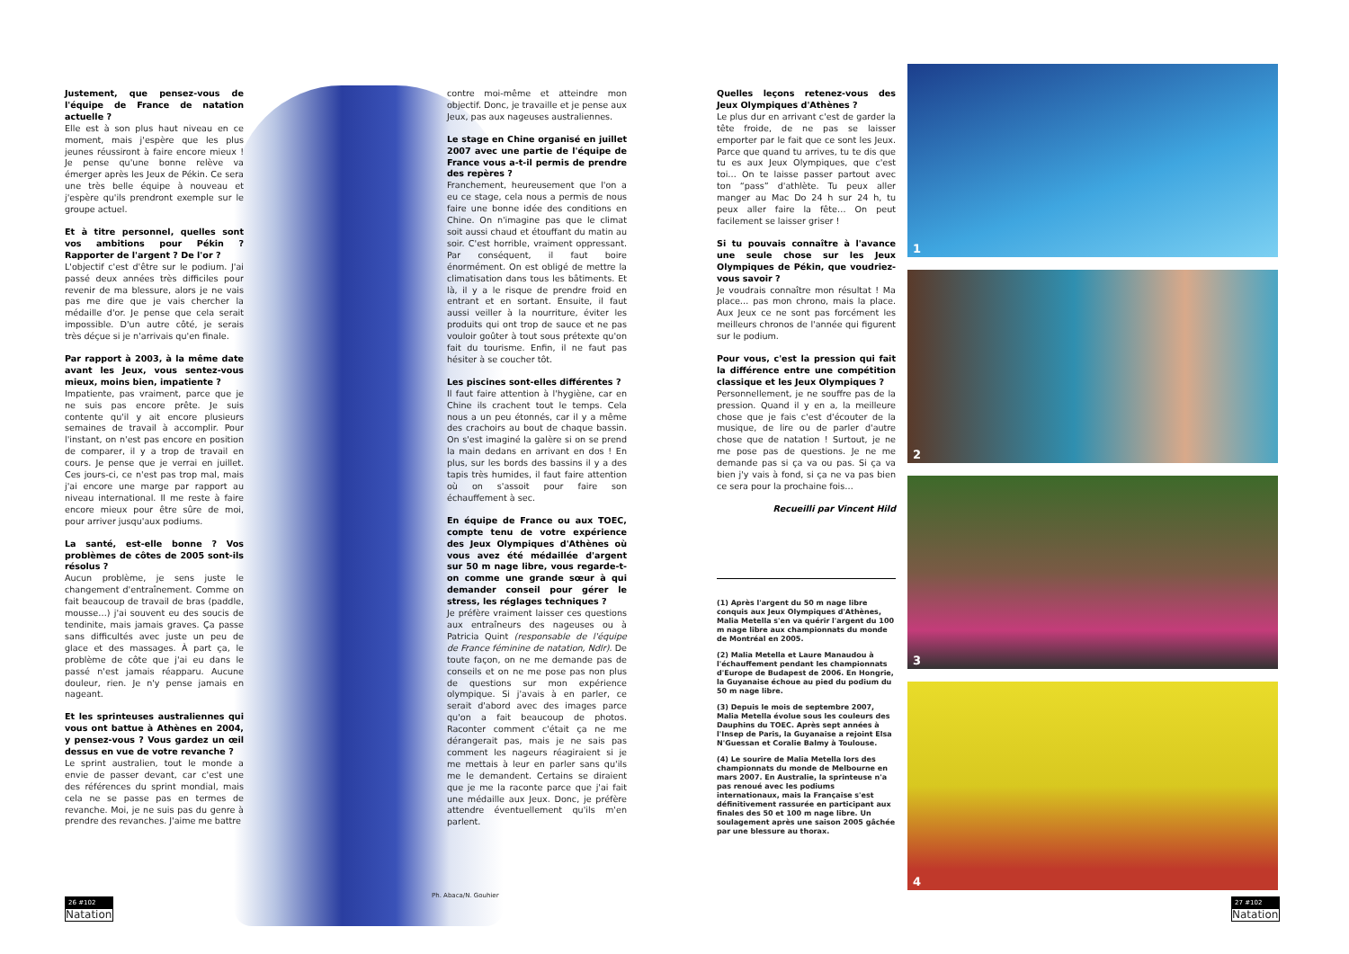Justement, que pensez-vous de l'équipe de France de natation actuelle ?
Elle est à son plus haut niveau en ce moment, mais j'espère que les plus jeunes réussiront à faire encore mieux ! Je pense qu'une bonne relève va émerger après les Jeux de Pékin. Ce sera une très belle équipe à nouveau et j'espère qu'ils prendront exemple sur le groupe actuel.
Et à titre personnel, quelles sont vos ambitions pour Pékin ? Rapporter de l'argent ? De l'or ?
L'objectif c'est d'être sur le podium. J'ai passé deux années très difficiles pour revenir de ma blessure, alors je ne vais pas me dire que je vais chercher la médaille d'or. Je pense que cela serait impossible. D'un autre côté, je serais très déçue si je n'arrivais qu'en finale.
Par rapport à 2003, à la même date avant les Jeux, vous sentez-vous mieux, moins bien, impatiente ?
Impatiente, pas vraiment, parce que je ne suis pas encore prête. Je suis contente qu'il y ait encore plusieurs semaines de travail à accomplir. Pour l'instant, on n'est pas encore en position de comparer, il y a trop de travail en cours. Je pense que je verrai en juillet. Ces jours-ci, ce n'est pas trop mal, mais j'ai encore une marge par rapport au niveau international. Il me reste à faire encore mieux pour être sûre de moi, pour arriver jusqu'aux podiums.
La santé, est-elle bonne ? Vos problèmes de côtes de 2005 sont-ils résolus ?
Aucun problème, je sens juste le changement d'entraînement. Comme on fait beaucoup de travail de bras (paddle, mousse…) j'ai souvent eu des soucis de tendinite, mais jamais graves. Ça passe sans difficultés avec juste un peu de glace et des massages. À part ça, le problème de côte que j'ai eu dans le passé n'est jamais réapparu. Aucune douleur, rien. Je n'y pense jamais en nageant.
Et les sprinteuses australiennes qui vous ont battue à Athènes en 2004, y pensez-vous ? Vous gardez un œil dessus en vue de votre revanche ?
Le sprint australien, tout le monde a envie de passer devant, car c'est une des références du sprint mondial, mais cela ne se passe pas en termes de revanche. Moi, je ne suis pas du genre à prendre des revanches. J'aime me battre
contre moi-même et atteindre mon objectif. Donc, je travaille et je pense aux Jeux, pas aux nageuses australiennes.
Le stage en Chine organisé en juillet 2007 avec une partie de l'équipe de France vous a-t-il permis de prendre des repères ?
Franchement, heureusement que l'on a eu ce stage, cela nous a permis de nous faire une bonne idée des conditions en Chine. On n'imagine pas que le climat soit aussi chaud et étouffant du matin au soir. C'est horrible, vraiment oppressant. Par conséquent, il faut boire énormément. On est obligé de mettre la climatisation dans tous les bâtiments. Et là, il y a le risque de prendre froid en entrant et en sortant. Ensuite, il faut aussi veiller à la nourriture, éviter les produits qui ont trop de sauce et ne pas vouloir goûter à tout sous prétexte qu'on fait du tourisme. Enfin, il ne faut pas hésiter à se coucher tôt.
Les piscines sont-elles différentes ?
Il faut faire attention à l'hygiène, car en Chine ils crachent tout le temps. Cela nous a un peu étonnés, car il y a même des crachoirs au bout de chaque bassin. On s'est imaginé la galère si on se prend la main dedans en arrivant en dos ! En plus, sur les bords des bassins il y a des tapis très humides, il faut faire attention où on s'assoit pour faire son échauffement à sec.
En équipe de France ou aux TOEC, compte tenu de votre expérience des Jeux Olympiques d'Athènes où vous avez été médaillée d'argent sur 50 m nage libre, vous regarde-t-on comme une grande sœur à qui demander conseil pour gérer le stress, les réglages techniques ?
Je préfère vraiment laisser ces questions aux entraîneurs des nageuses ou à Patricia Quint (responsable de l'équipe de France féminine de natation, Ndlr). De toute façon, on ne me demande pas de conseils et on ne me pose pas non plus de questions sur mon expérience olympique. Si j'avais à en parler, ce serait d'abord avec des images parce qu'on a fait beaucoup de photos. Raconter comment c'était ça ne me dérangerait pas, mais je ne sais pas comment les nageurs réagiraient si je me mettais à leur en parler sans qu'ils me le demandent. Certains se diraient que je me la raconte parce que j'ai fait une médaille aux Jeux. Donc, je préfère attendre éventuellement qu'ils m'en parlent.
Ph. Abaca/N. Gouhier
Quelles leçons retenez-vous des Jeux Olympiques d'Athènes ?
Le plus dur en arrivant c'est de garder la tête froide, de ne pas se laisser emporter par le fait que ce sont les Jeux. Parce que quand tu arrives, tu te dis que tu es aux Jeux Olympiques, que c'est toi… On te laisse passer partout avec ton “pass” d'athlète. Tu peux aller manger au Mac Do 24 h sur 24 h, tu peux aller faire la fête… On peut facilement se laisser griser !
Si tu pouvais connaître à l'avance une seule chose sur les Jeux Olympiques de Pékin, que voudriez-vous savoir ?
Je voudrais connaître mon résultat ! Ma place… pas mon chrono, mais la place. Aux Jeux ce ne sont pas forcément les meilleurs chronos de l'année qui figurent sur le podium.
Pour vous, c'est la pression qui fait la différence entre une compétition classique et les Jeux Olympiques ?
Personnellement, je ne souffre pas de la pression. Quand il y en a, la meilleure chose que je fais c'est d'écouter de la musique, de lire ou de parler d'autre chose que de natation ! Surtout, je ne me pose pas de questions. Je ne me demande pas si ça va ou pas. Si ça va bien j'y vais à fond, si ça ne va pas bien ce sera pour la prochaine fois…
Recueilli par Vincent Hild
(1) Après l'argent du 50 m nage libre conquis aux Jeux Olympiques d'Athènes, Malia Metella s'en va quérir l'argent du 100 m nage libre aux championnats du monde de Montréal en 2005.
(2) Malia Metella et Laure Manaudou à l'échauffement pendant les championnats d'Europe de Budapest de 2006. En Hongrie, la Guyanaise échoue au pied du podium du 50 m nage libre.
(3) Depuis le mois de septembre 2007, Malia Metella évolue sous les couleurs des Dauphins du TOEC. Après sept années à l'Insep de Paris, la Guyanaise a rejoint Elsa N'Guessan et Coralie Balmy à Toulouse.
(4) Le sourire de Malia Metella lors des championnats du monde de Melbourne en mars 2007. En Australie, la sprinteuse n'a pas renoué avec les podiums internationaux, mais la Française s'est définitivement rassurée en participant aux finales des 50 et 100 m nage libre. Un soulagement après une saison 2005 gâchée par une blessure au thorax.
1
2
3
4
26 #102
Natation
27 #102
Natation